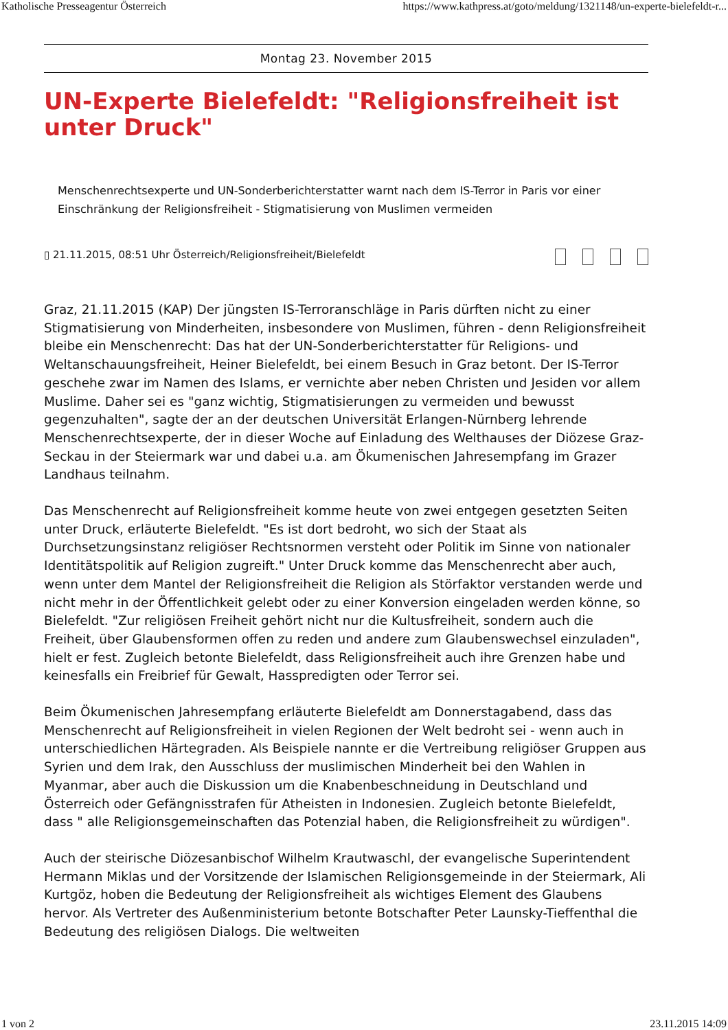Katholische Presseagentur Österreich https://www.kathpress.at/goto/meldung/1321148/un-experte-bielefeldt-r...
Montag 23. November 2015
UN-Experte Bielefeldt: "Religionsfreiheit ist unter Druck"
Menschenrechtsexperte und UN-Sonderberichterstatter warnt nach dem IS-Terror in Paris vor einer Einschränkung der Religionsfreiheit - Stigmatisierung von Muslimen vermeiden
▯ 21.11.2015, 08:51 Uhr Österreich/Religionsfreiheit/Bielefeldt
Graz, 21.11.2015 (KAP) Der jüngsten IS-Terroranschläge in Paris dürften nicht zu einer Stigmatisierung von Minderheiten, insbesondere von Muslimen, führen - denn Religionsfreiheit bleibe ein Menschenrecht: Das hat der UN-Sonderberichterstatter für Religions- und Weltanschauungsfreiheit, Heiner Bielefeldt, bei einem Besuch in Graz betont. Der IS-Terror geschehe zwar im Namen des Islams, er vernichte aber neben Christen und Jesiden vor allem Muslime. Daher sei es "ganz wichtig, Stigmatisierungen zu vermeiden und bewusst gegenzuhalten", sagte der an der deutschen Universität Erlangen-Nürnberg lehrende Menschenrechtsexperte, der in dieser Woche auf Einladung des Welthauses der Diözese Graz-Seckau in der Steiermark war und dabei u.a. am Ökumenischen Jahresempfang im Grazer Landhaus teilnahm.
Das Menschenrecht auf Religionsfreiheit komme heute von zwei entgegen gesetzten Seiten unter Druck, erläuterte Bielefeldt. "Es ist dort bedroht, wo sich der Staat als Durchsetzungsinstanz religiöser Rechtsnormen versteht oder Politik im Sinne von nationaler Identitätspolitik auf Religion zugreift." Unter Druck komme das Menschenrecht aber auch, wenn unter dem Mantel der Religionsfreiheit die Religion als Störfaktor verstanden werde und nicht mehr in der Öffentlichkeit gelebt oder zu einer Konversion eingeladen werden könne, so Bielefeldt. "Zur religiösen Freiheit gehört nicht nur die Kultusfreiheit, sondern auch die Freiheit, über Glaubensformen offen zu reden und andere zum Glaubenswechsel einzuladen", hielt er fest. Zugleich betonte Bielefeldt, dass Religionsfreiheit auch ihre Grenzen habe und keinesfalls ein Freibrief für Gewalt, Hasspredigten oder Terror sei.
Beim Ökumenischen Jahresempfang erläuterte Bielefeldt am Donnerstagabend, dass das Menschenrecht auf Religionsfreiheit in vielen Regionen der Welt bedroht sei - wenn auch in unterschiedlichen Härtegraden. Als Beispiele nannte er die Vertreibung religiöser Gruppen aus Syrien und dem Irak, den Ausschluss der muslimischen Minderheit bei den Wahlen in Myanmar, aber auch die Diskussion um die Knabenbeschneidung in Deutschland und Österreich oder Gefängnisstrafen für Atheisten in Indonesien. Zugleich betonte Bielefeldt, dass " alle Religionsgemeinschaften das Potenzial haben, die Religionsfreiheit zu würdigen".
Auch der steirische Diözesanbischof Wilhelm Krautwaschl, der evangelische Superintendent Hermann Miklas und der Vorsitzende der Islamischen Religionsgemeinde in der Steiermark, Ali Kurtgöz, hoben die Bedeutung der Religionsfreiheit als wichtiges Element des Glaubens hervor. Als Vertreter des Außenministerium betonte Botschafter Peter Launsky-Tieffenthal die Bedeutung des religiösen Dialogs. Die weltweiten
1 von 2 23.11.2015 14:09